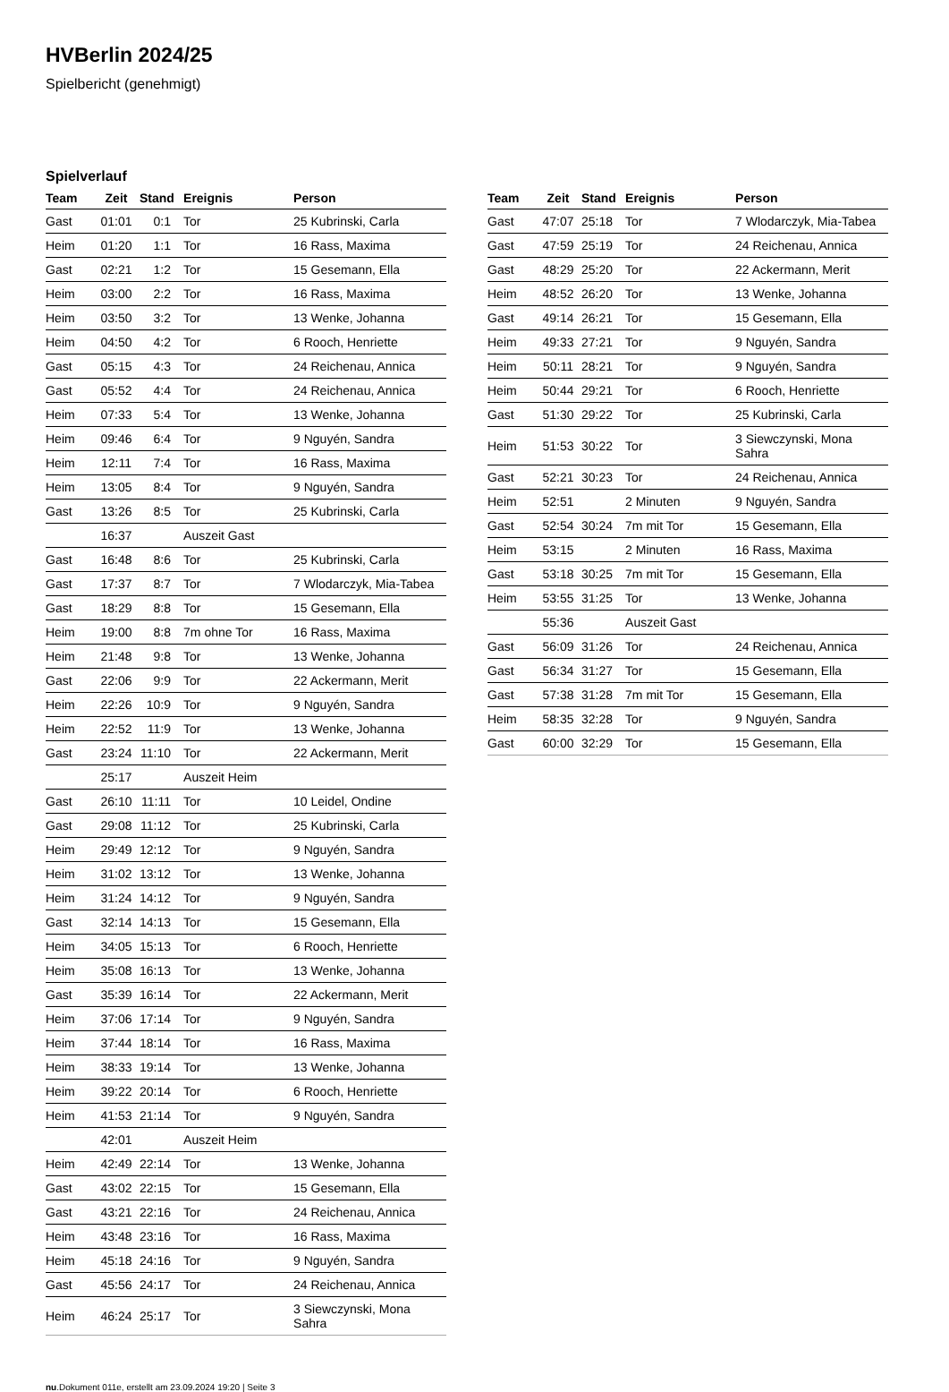HVBerlin 2024/25
Spielbericht (genehmigt)
Spielverlauf
| Team | Zeit | Stand | Ereignis | Person |
| --- | --- | --- | --- | --- |
| Gast | 01:01 | 0:1 | Tor | 25 Kubrinski, Carla |
| Heim | 01:20 | 1:1 | Tor | 16 Rass, Maxima |
| Gast | 02:21 | 1:2 | Tor | 15 Gesemann, Ella |
| Heim | 03:00 | 2:2 | Tor | 16 Rass, Maxima |
| Heim | 03:50 | 3:2 | Tor | 13 Wenke, Johanna |
| Heim | 04:50 | 4:2 | Tor | 6 Rooch, Henriette |
| Gast | 05:15 | 4:3 | Tor | 24 Reichenau, Annica |
| Gast | 05:52 | 4:4 | Tor | 24 Reichenau, Annica |
| Heim | 07:33 | 5:4 | Tor | 13 Wenke, Johanna |
| Heim | 09:46 | 6:4 | Tor | 9 Nguyén, Sandra |
| Heim | 12:11 | 7:4 | Tor | 16 Rass, Maxima |
| Heim | 13:05 | 8:4 | Tor | 9 Nguyén, Sandra |
| Gast | 13:26 | 8:5 | Tor | 25 Kubrinski, Carla |
| | 16:37 | | Auszeit Gast | |
| Gast | 16:48 | 8:6 | Tor | 25 Kubrinski, Carla |
| Gast | 17:37 | 8:7 | Tor | 7 Wlodarczyk, Mia-Tabea |
| Gast | 18:29 | 8:8 | Tor | 15 Gesemann, Ella |
| Heim | 19:00 | 8:8 | 7m ohne Tor | 16 Rass, Maxima |
| Heim | 21:48 | 9:8 | Tor | 13 Wenke, Johanna |
| Gast | 22:06 | 9:9 | Tor | 22 Ackermann, Merit |
| Heim | 22:26 | 10:9 | Tor | 9 Nguyén, Sandra |
| Heim | 22:52 | 11:9 | Tor | 13 Wenke, Johanna |
| Gast | 23:24 | 11:10 | Tor | 22 Ackermann, Merit |
| | 25:17 | | Auszeit Heim | |
| Gast | 26:10 | 11:11 | Tor | 10 Leidel, Ondine |
| Gast | 29:08 | 11:12 | Tor | 25 Kubrinski, Carla |
| Heim | 29:49 | 12:12 | Tor | 9 Nguyén, Sandra |
| Heim | 31:02 | 13:12 | Tor | 13 Wenke, Johanna |
| Heim | 31:24 | 14:12 | Tor | 9 Nguyén, Sandra |
| Gast | 32:14 | 14:13 | Tor | 15 Gesemann, Ella |
| Heim | 34:05 | 15:13 | Tor | 6 Rooch, Henriette |
| Heim | 35:08 | 16:13 | Tor | 13 Wenke, Johanna |
| Gast | 35:39 | 16:14 | Tor | 22 Ackermann, Merit |
| Heim | 37:06 | 17:14 | Tor | 9 Nguyén, Sandra |
| Heim | 37:44 | 18:14 | Tor | 16 Rass, Maxima |
| Heim | 38:33 | 19:14 | Tor | 13 Wenke, Johanna |
| Heim | 39:22 | 20:14 | Tor | 6 Rooch, Henriette |
| Heim | 41:53 | 21:14 | Tor | 9 Nguyén, Sandra |
| | 42:01 | | Auszeit Heim | |
| Heim | 42:49 | 22:14 | Tor | 13 Wenke, Johanna |
| Gast | 43:02 | 22:15 | Tor | 15 Gesemann, Ella |
| Gast | 43:21 | 22:16 | Tor | 24 Reichenau, Annica |
| Heim | 43:48 | 23:16 | Tor | 16 Rass, Maxima |
| Heim | 45:18 | 24:16 | Tor | 9 Nguyén, Sandra |
| Gast | 45:56 | 24:17 | Tor | 24 Reichenau, Annica |
| Heim | 46:24 | 25:17 | Tor | 3 Siewczynski, Mona Sahra |
| Team | Zeit | Stand | Ereignis | Person |
| --- | --- | --- | --- | --- |
| Gast | 47:07 | 25:18 | Tor | 7 Wlodarczyk, Mia-Tabea |
| Gast | 47:59 | 25:19 | Tor | 24 Reichenau, Annica |
| Gast | 48:29 | 25:20 | Tor | 22 Ackermann, Merit |
| Heim | 48:52 | 26:20 | Tor | 13 Wenke, Johanna |
| Gast | 49:14 | 26:21 | Tor | 15 Gesemann, Ella |
| Heim | 49:33 | 27:21 | Tor | 9 Nguyén, Sandra |
| Heim | 50:11 | 28:21 | Tor | 9 Nguyén, Sandra |
| Heim | 50:44 | 29:21 | Tor | 6 Rooch, Henriette |
| Gast | 51:30 | 29:22 | Tor | 25 Kubrinski, Carla |
| Heim | 51:53 | 30:22 | Tor | 3 Siewczynski, Mona Sahra |
| Gast | 52:21 | 30:23 | Tor | 24 Reichenau, Annica |
| Heim | 52:51 | | 2 Minuten | 9 Nguyén, Sandra |
| Gast | 52:54 | 30:24 | 7m mit Tor | 15 Gesemann, Ella |
| Heim | 53:15 | | 2 Minuten | 16 Rass, Maxima |
| Gast | 53:18 | 30:25 | 7m mit Tor | 15 Gesemann, Ella |
| Heim | 53:55 | 31:25 | Tor | 13 Wenke, Johanna |
| | 55:36 | | Auszeit Gast | |
| Gast | 56:09 | 31:26 | Tor | 24 Reichenau, Annica |
| Gast | 56:34 | 31:27 | Tor | 15 Gesemann, Ella |
| Gast | 57:38 | 31:28 | 7m mit Tor | 15 Gesemann, Ella |
| Heim | 58:35 | 32:28 | Tor | 9 Nguyén, Sandra |
| Gast | 60:00 | 32:29 | Tor | 15 Gesemann, Ella |
nu.Dokument 011e, erstellt am 23.09.2024 19:20 | Seite 3